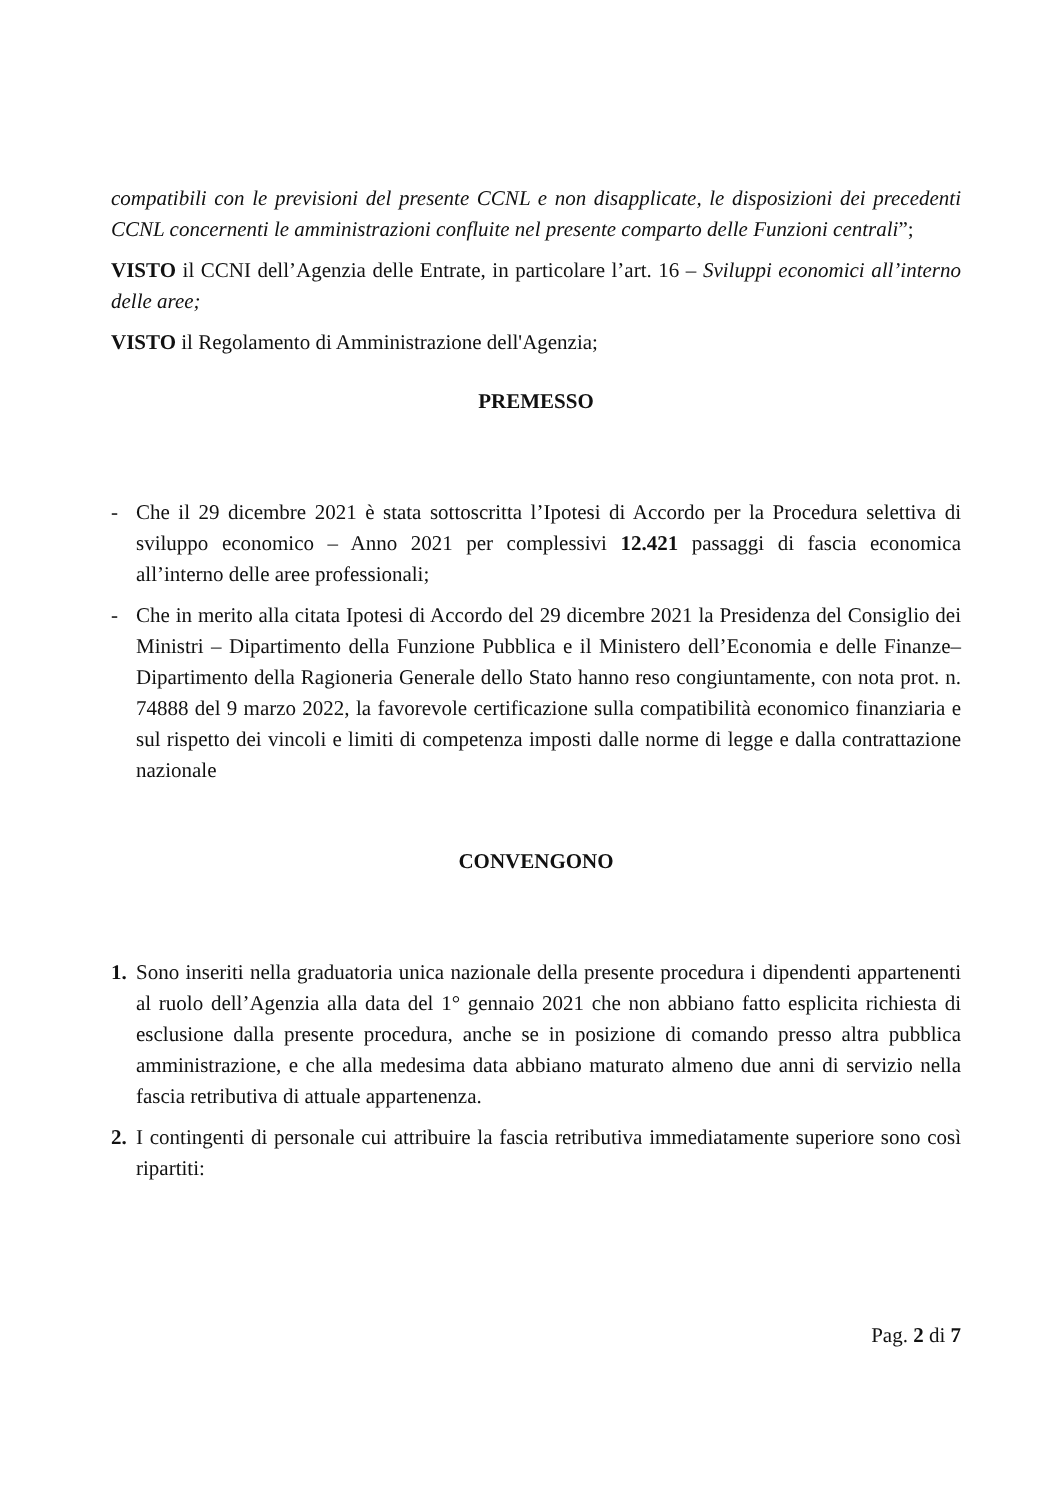compatibili con le previsioni del presente CCNL e non disapplicate, le disposizioni dei precedenti CCNL concernenti le amministrazioni confluite nel presente comparto delle Funzioni centrali”;
VISTO il CCNI dell’Agenzia delle Entrate, in particolare l’art. 16 – Sviluppi economici all’interno delle aree;
VISTO il Regolamento di Amministrazione dell'Agenzia;
PREMESSO
- Che il 29 dicembre 2021 è stata sottoscritta l’Ipotesi di Accordo per la Procedura selettiva di sviluppo economico – Anno 2021 per complessivi 12.421 passaggi di fascia economica all’interno delle aree professionali;
- Che in merito alla citata Ipotesi di Accordo del 29 dicembre 2021 la Presidenza del Consiglio dei Ministri – Dipartimento della Funzione Pubblica e il Ministero dell’Economia e delle Finanze–Dipartimento della Ragioneria Generale dello Stato hanno reso congiuntamente, con nota prot. n. 74888 del 9 marzo 2022, la favorevole certificazione sulla compatibilità economico finanziaria e sul rispetto dei vincoli e limiti di competenza imposti dalle norme di legge e dalla contrattazione nazionale
CONVENGONO
1. Sono inseriti nella graduatoria unica nazionale della presente procedura i dipendenti appartenenti al ruolo dell’Agenzia alla data del 1° gennaio 2021 che non abbiano fatto esplicita richiesta di esclusione dalla presente procedura, anche se in posizione di comando presso altra pubblica amministrazione, e che alla medesima data abbiano maturato almeno due anni di servizio nella fascia retributiva di attuale appartenenza.
2. I contingenti di personale cui attribuire la fascia retributiva immediatamente superiore sono così ripartiti:
Pag. 2 di 7